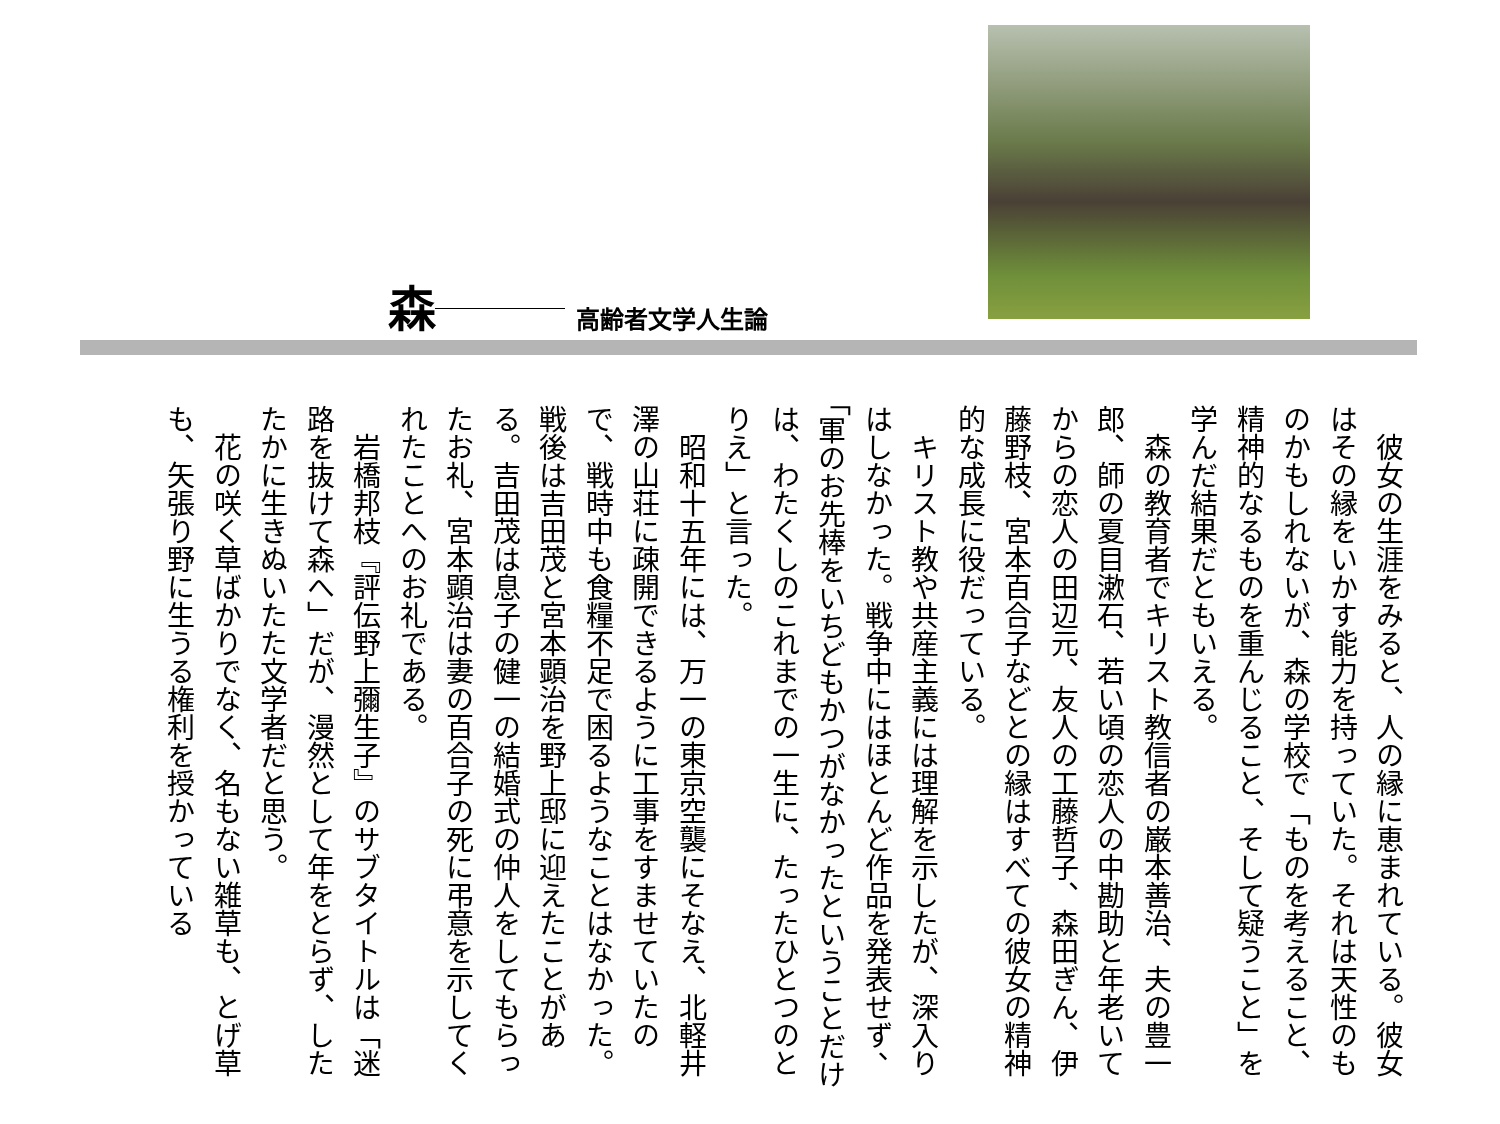森 高齢者文学人生論
　彼女の生涯をみると、人の縁に恵まれている。彼女はその縁をいかす能力を持っていた。それは天性のものかもしれないが、森の学校で「ものを考えること、精神的なるものを重んじること、そして疑うこと」を学んだ結果だともいえる。
　森の教育者でキリスト教信者の巌本善治、夫の豊一郎、師の夏目漱石、若い頃の恋人の中勘助と年老いてからの恋人の田辺元、友人の工藤哲子、森田ぎん、伊藤野枝、宮本百合子などとの縁はすべての彼女の精神的な成長に役だっている。
　キリスト教や共産主義には理解を示したが、深入りはしなかった。戦争中にはほとんど作品を発表せず、「軍のお先棒をいちどもかつがなかったということだけは、わたくしのこれまでの一生に、たったひとつのとりえ」と言った。
　昭和十五年には、万一の東京空襲にそなえ、北軽井澤の山荘に疎開できるように工事をすませていたので、戦時中も食糧不足で困るようなことはなかった。戦後は吉田茂と宮本顕治を野上邸に迎えたことがある。吉田茂は息子の健一の結婚式の仲人をしてもらったお礼、宮本顕治は妻の百合子の死に弔意を示してくれたことへのお礼である。
　岩橋邦枝『評伝野上彌生子』のサブタイトルは「迷路を抜けて森へ」だが、漫然として年をとらず、したたかに生きぬいたた文学者だと思う。
　花の咲く草ばかりでなく、名もない雑草も、とげ草も、矢張り野に生うる権利を授かっている